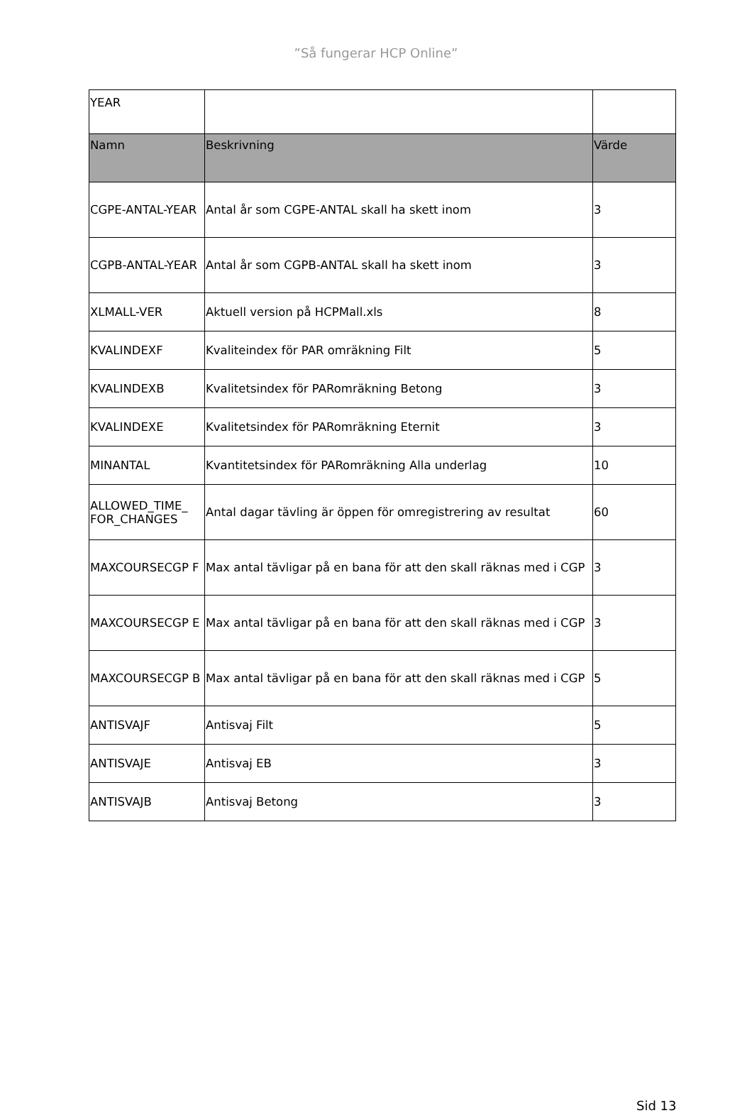”Så fungerar HCP Online”
| YEAR | | |
| Namn | Beskrivning | Värde |
| CGPE-ANTAL-YEAR | Antal år som CGPE-ANTAL skall ha skett inom | 3 |
| CGPB-ANTAL-YEAR | Antal år som CGPB-ANTAL skall ha skett inom | 3 |
| XLMALL-VER | Aktuell version på HCPMall.xls | 8 |
| KVALINDEXF | Kvaliteindex för PAR omräkning Filt | 5 |
| KVALINDEXB | Kvalitetsindex för PARomräkning Betong | 3 |
| KVALINDEXE | Kvalitetsindex för PARomräkning Eternit | 3 |
| MINANTAL | Kvantitetsindex för PARomräkning Alla underlag | 10 |
| ALLOWED_TIME_ FOR_CHANGES | Antal dagar tävling är öppen för omregistrering av resultat | 60 |
| MAXCOURSECGP F | Max antal tävligar på en bana för att den skall räknas med i CGP | 3 |
| MAXCOURSECGP E | Max antal tävligar på en bana för att den skall räknas med i CGP | 3 |
| MAXCOURSECGP B | Max antal tävligar på en bana för att den skall räknas med i CGP | 5 |
| ANTISVAJF | Antisvaj Filt | 5 |
| ANTISVAJE | Antisvaj EB | 3 |
| ANTISVAJB | Antisvaj Betong | 3 |
Sid 13